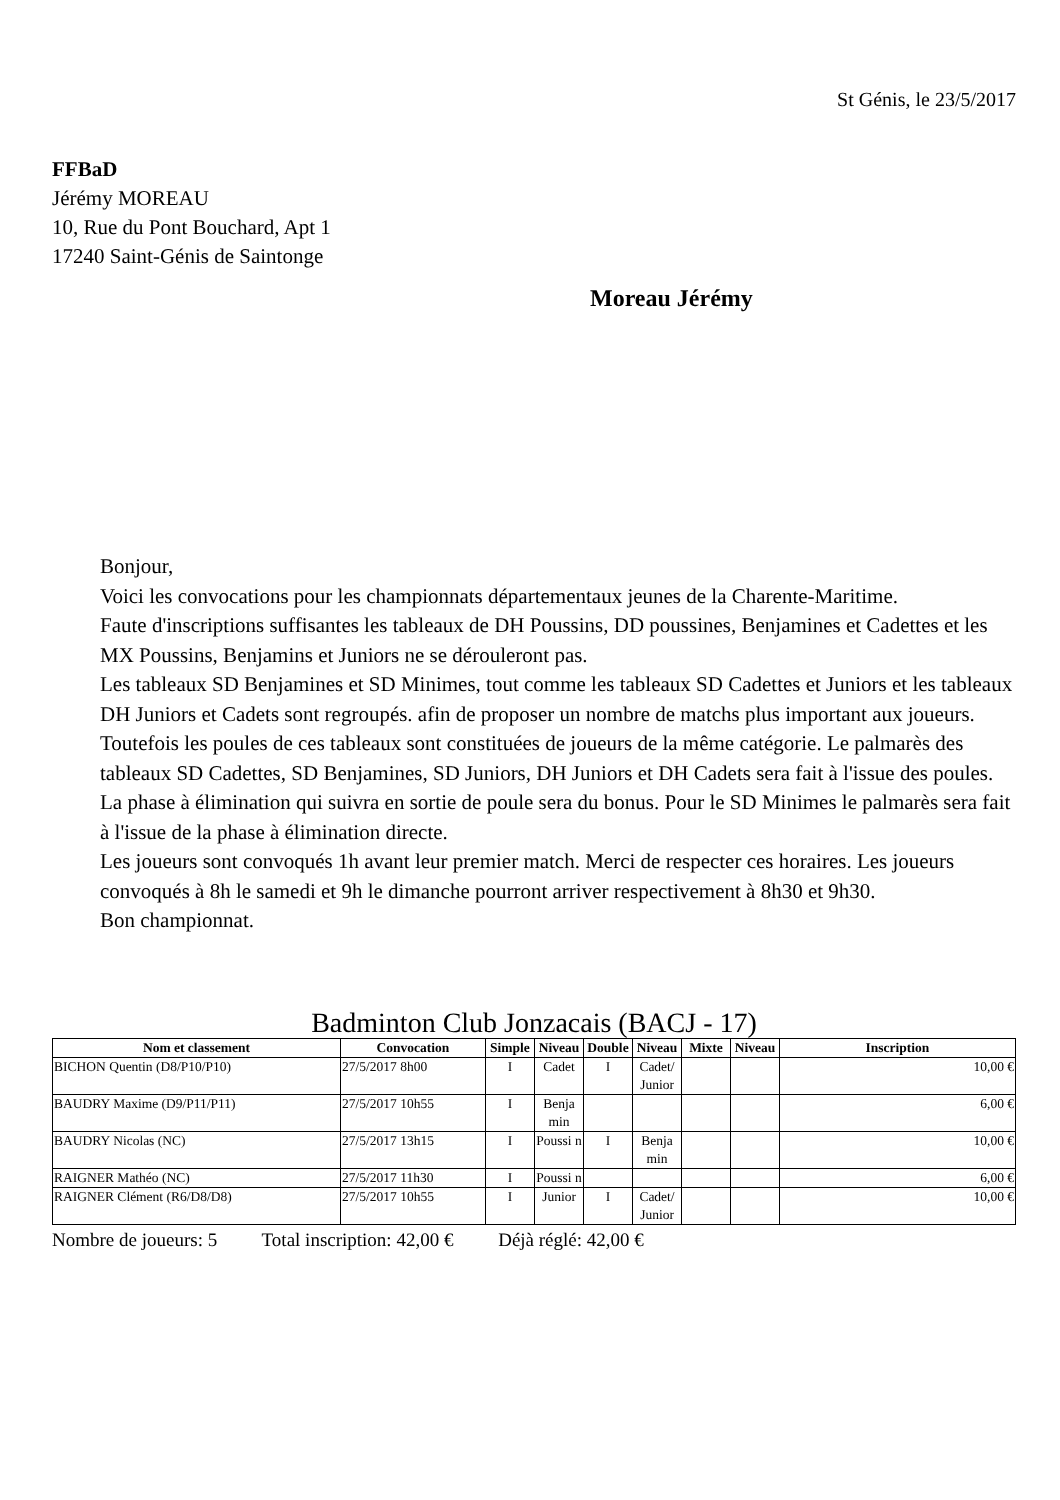St Génis, le 23/5/2017
FFBaD
Jérémy MOREAU
10, Rue du Pont Bouchard, Apt 1
17240 Saint-Génis de Saintonge
Moreau Jérémy
Bonjour,
Voici les convocations pour les championnats départementaux jeunes de la Charente-Maritime.
Faute d'inscriptions suffisantes les tableaux de DH Poussins, DD poussines, Benjamines et Cadettes et les MX Poussins, Benjamins et Juniors ne se dérouleront pas.
Les tableaux SD Benjamines et SD Minimes, tout comme les tableaux SD Cadettes et Juniors et les tableaux DH Juniors et Cadets sont regroupés. afin de proposer un nombre de matchs plus important aux joueurs. Toutefois les poules de ces tableaux sont constituées de joueurs de la même catégorie. Le palmarès des tableaux SD Cadettes, SD Benjamines, SD Juniors, DH Juniors et DH Cadets sera fait à l'issue des poules. La phase à élimination qui suivra en sortie de poule sera du bonus. Pour le SD Minimes le palmarès sera fait à l'issue de la phase à élimination directe.
Les joueurs sont convoqués 1h avant leur premier match. Merci de respecter ces horaires. Les joueurs convoqués à 8h le samedi et 9h le dimanche pourront arriver respectivement à 8h30 et 9h30.
Bon championnat.
Badminton Club Jonzacais (BACJ - 17)
| Nom et classement | Convocation | Simple | Niveau | Double | Niveau | Mixte | Niveau | Inscription |
| --- | --- | --- | --- | --- | --- | --- | --- | --- |
| BICHON Quentin (D8/P10/P10) | 27/5/2017 8h00 | I | Cadet | I | Cadet/ Junior | | | 10,00 € |
| BAUDRY Maxime (D9/P11/P11) | 27/5/2017 10h55 | I | Benja min | | | | | 6,00 € |
| BAUDRY Nicolas (NC) | 27/5/2017 13h15 | I | Poussi n | I | Benja min | | | 10,00 € |
| RAIGNER Mathéo (NC) | 27/5/2017 11h30 | I | Poussi n | | | | | 6,00 € |
| RAIGNER Clément (R6/D8/D8) | 27/5/2017 10h55 | I | Junior | I | Cadet/ Junior | | | 10,00 € |
Nombre de joueurs: 5 Total inscription: 42,00 € Déjà réglé: 42,00 €